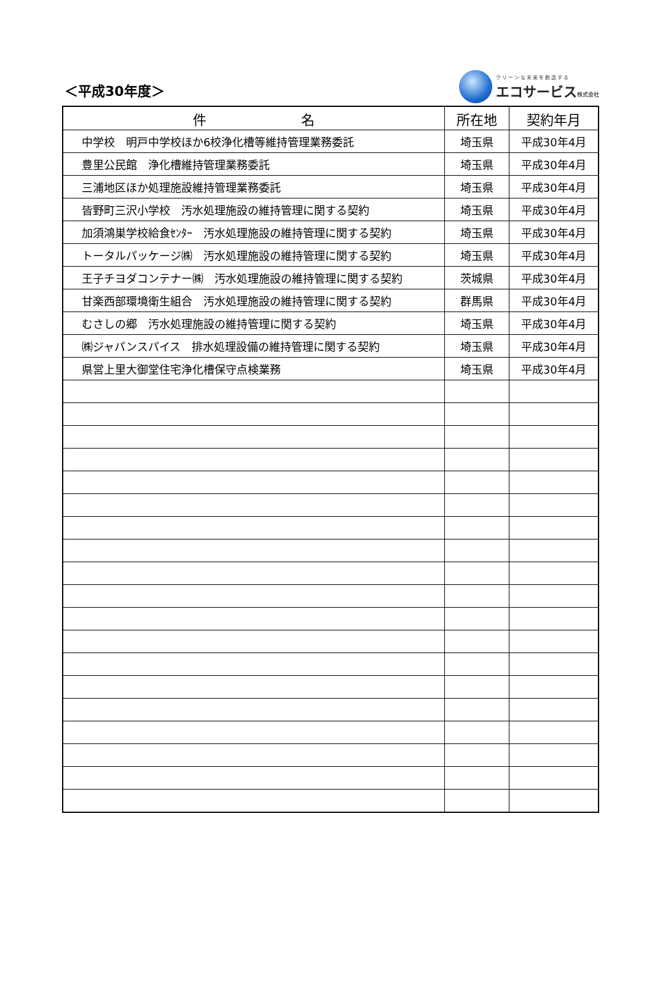＜平成30年度＞
クリーンな未来を創造する
エコサービス 株式会社
| 件 名 | 所在地 | 契約年月 |
| --- | --- | --- |
| 中学校 明戸中学校ほか6校浄化槽等維持管理業務委託 | 埼玉県 | 平成30年4月 |
| 豊里公民館 浄化槽維持管理業務委託 | 埼玉県 | 平成30年4月 |
| 三浦地区ほか処理施設維持管理業務委託 | 埼玉県 | 平成30年4月 |
| 皆野町三沢小学校 汚水処理施設の維持管理に関する契約 | 埼玉県 | 平成30年4月 |
| 加須鴻巣学校給食ｾﾝﾀｰ 汚水処理施設の維持管理に関する契約 | 埼玉県 | 平成30年4月 |
| トータルパッケージ㈱ 汚水処理施設の維持管理に関する契約 | 埼玉県 | 平成30年4月 |
| 王子チヨダコンテナー㈱ 汚水処理施設の維持管理に関する契約 | 茨城県 | 平成30年4月 |
| 甘楽西部環境衛生組合 汚水処理施設の維持管理に関する契約 | 群馬県 | 平成30年4月 |
| むさしの郷 汚水処理施設の維持管理に関する契約 | 埼玉県 | 平成30年4月 |
| ㈱ジャパンスパイス 排水処理設備の維持管理に関する契約 | 埼玉県 | 平成30年4月 |
| 県営上里大御堂住宅浄化槽保守点検業務 | 埼玉県 | 平成30年4月 |